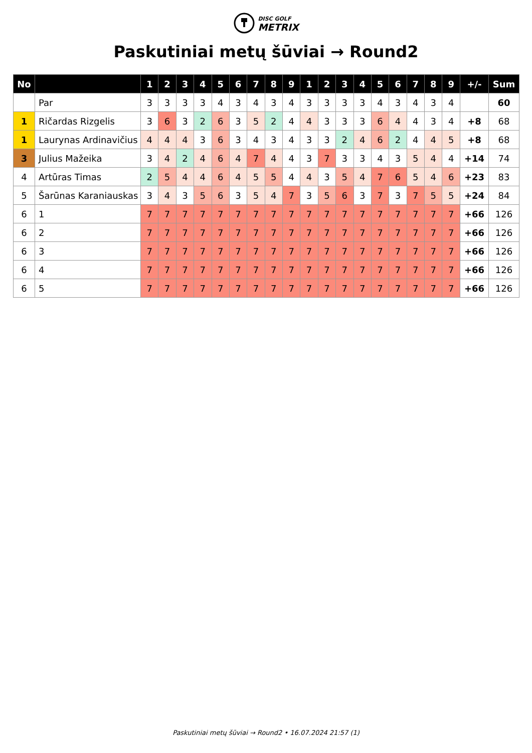DISC GOLF
METRIX
Paskutiniai metų šūviai → Round2
| No | | 1 | 2 | 3 | 4 | 5 | 6 | 7 | 8 | 9 | 1 | 2 | 3 | 4 | 5 | 6 | 7 | 8 | 9 | +/- | Sum |
| --- | --- | --- | --- | --- | --- | --- | --- | --- | --- | --- | --- | --- | --- | --- | --- | --- | --- | --- | --- | --- | --- |
| | Par | 3 | 3 | 3 | 3 | 4 | 3 | 4 | 3 | 4 | 3 | 3 | 3 | 3 | 4 | 3 | 4 | 3 | 4 | | 60 |
| 1 | Ričardas Rizgelis | 3 | 6 | 3 | 2 | 6 | 3 | 5 | 2 | 4 | 4 | 3 | 3 | 3 | 6 | 4 | 4 | 3 | 4 | +8 | 68 |
| 1 | Laurynas Ardinavičius | 4 | 4 | 4 | 3 | 6 | 3 | 4 | 3 | 4 | 3 | 3 | 2 | 4 | 6 | 2 | 4 | 4 | 5 | +8 | 68 |
| 3 | Julius Mažeika | 3 | 4 | 2 | 4 | 6 | 4 | 7 | 4 | 4 | 3 | 7 | 3 | 3 | 4 | 3 | 5 | 4 | 4 | +14 | 74 |
| 4 | Artūras Timas | 2 | 5 | 4 | 4 | 6 | 4 | 5 | 5 | 4 | 4 | 3 | 5 | 4 | 7 | 6 | 5 | 4 | 6 | +23 | 83 |
| 5 | Šarūnas Karaniauskas | 3 | 4 | 3 | 5 | 6 | 3 | 5 | 4 | 7 | 3 | 5 | 6 | 3 | 7 | 3 | 7 | 5 | 5 | +24 | 84 |
| 6 | 1 | 7 | 7 | 7 | 7 | 7 | 7 | 7 | 7 | 7 | 7 | 7 | 7 | 7 | 7 | 7 | 7 | 7 | 7 | +66 | 126 |
| 6 | 2 | 7 | 7 | 7 | 7 | 7 | 7 | 7 | 7 | 7 | 7 | 7 | 7 | 7 | 7 | 7 | 7 | 7 | 7 | +66 | 126 |
| 6 | 3 | 7 | 7 | 7 | 7 | 7 | 7 | 7 | 7 | 7 | 7 | 7 | 7 | 7 | 7 | 7 | 7 | 7 | 7 | +66 | 126 |
| 6 | 4 | 7 | 7 | 7 | 7 | 7 | 7 | 7 | 7 | 7 | 7 | 7 | 7 | 7 | 7 | 7 | 7 | 7 | 7 | +66 | 126 |
| 6 | 5 | 7 | 7 | 7 | 7 | 7 | 7 | 7 | 7 | 7 | 7 | 7 | 7 | 7 | 7 | 7 | 7 | 7 | 7 | +66 | 126 |
Paskutiniai metų šūviai → Round2 • 16.07.2024 21:57 (1)